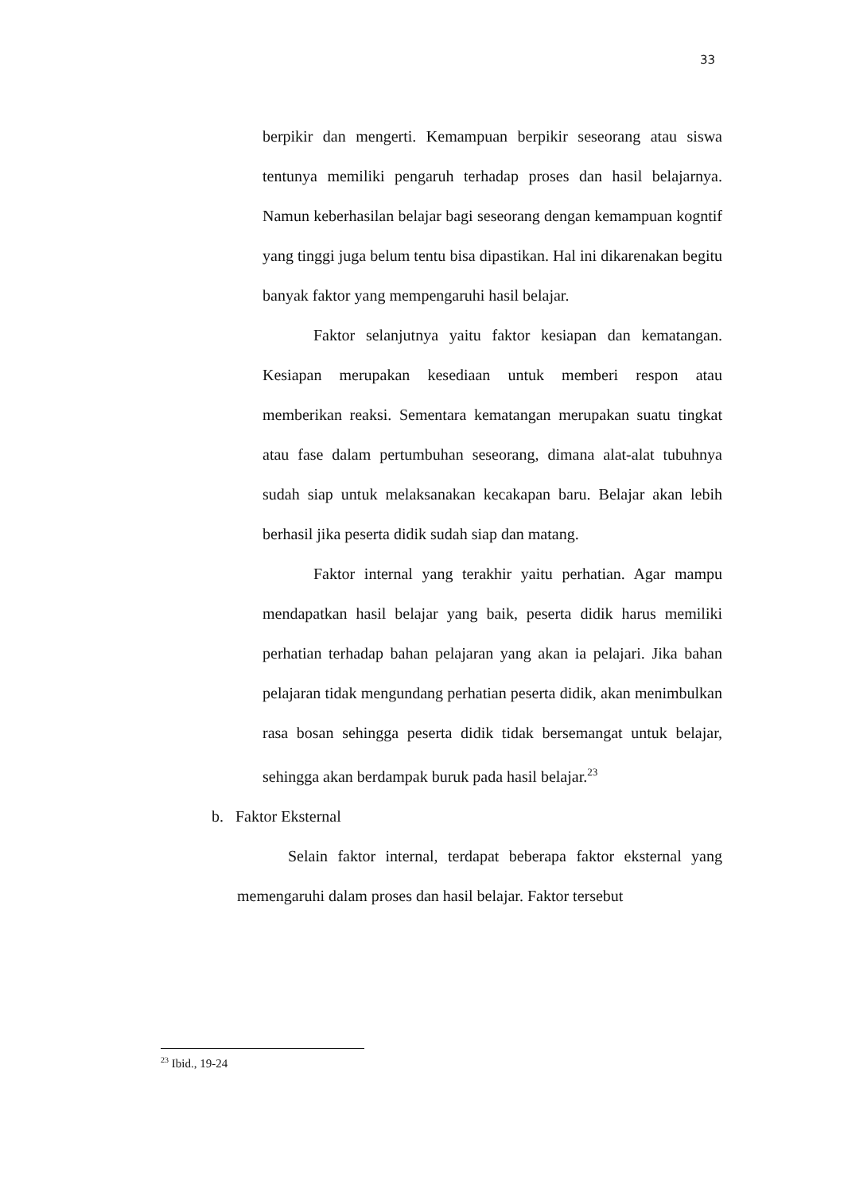33
berpikir dan mengerti. Kemampuan berpikir seseorang atau siswa tentunya memiliki pengaruh terhadap proses dan hasil belajarnya. Namun keberhasilan belajar bagi seseorang dengan kemampuan kogntif yang tinggi juga belum tentu bisa dipastikan. Hal ini dikarenakan begitu banyak faktor yang mempengaruhi hasil belajar.
Faktor selanjutnya yaitu faktor kesiapan dan kematangan. Kesiapan merupakan kesediaan untuk memberi respon atau memberikan reaksi. Sementara kematangan merupakan suatu tingkat atau fase dalam pertumbuhan seseorang, dimana alat-alat tubuhnya sudah siap untuk melaksanakan kecakapan baru. Belajar akan lebih berhasil jika peserta didik sudah siap dan matang.
Faktor internal yang terakhir yaitu perhatian. Agar mampu mendapatkan hasil belajar yang baik, peserta didik harus memiliki perhatian terhadap bahan pelajaran yang akan ia pelajari. Jika bahan pelajaran tidak mengundang perhatian peserta didik, akan menimbulkan rasa bosan sehingga peserta didik tidak bersemangat untuk belajar, sehingga akan berdampak buruk pada hasil belajar.<sup>23</sup>
b. Faktor Eksternal
Selain faktor internal, terdapat beberapa faktor eksternal yang memengaruhi dalam proses dan hasil belajar. Faktor tersebut
<sup>23</sup> Ibid., 19-24